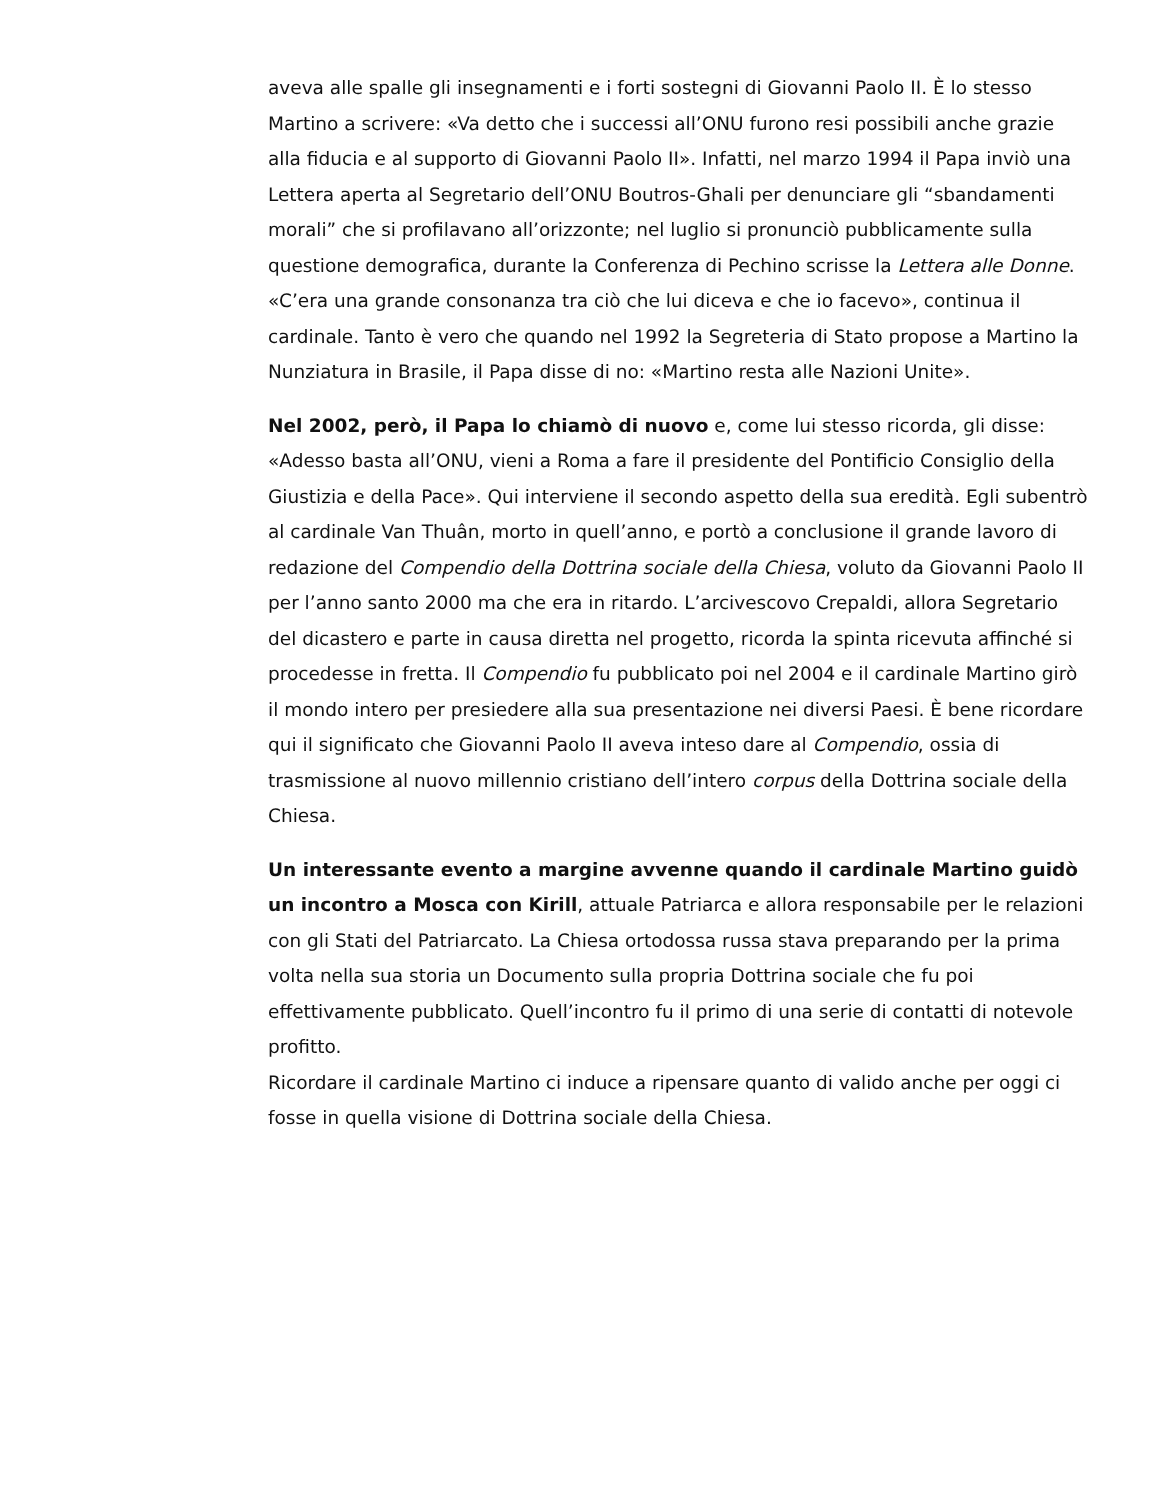aveva alle spalle gli insegnamenti e i forti sostegni di Giovanni Paolo II. È lo stesso Martino a scrivere: «Va detto che i successi all’ONU furono resi possibili anche grazie alla fiducia e al supporto di Giovanni Paolo II». Infatti, nel marzo 1994 il Papa inviò una Lettera aperta al Segretario dell’ONU Boutros-Ghali per denunciare gli “sbandamenti morali” che si profilavano all’orizzonte; nel luglio si pronunciò pubblicamente sulla questione demografica, durante la Conferenza di Pechino scrisse la Lettera alle Donne. «C’era una grande consonanza tra ciò che lui diceva e che io facevo», continua il cardinale. Tanto è vero che quando nel 1992 la Segreteria di Stato propose a Martino la Nunziatura in Brasile, il Papa disse di no: «Martino resta alle Nazioni Unite».
Nel 2002, però, il Papa lo chiamò di nuovo e, come lui stesso ricorda, gli disse: «Adesso basta all’ONU, vieni a Roma a fare il presidente del Pontificio Consiglio della Giustizia e della Pace». Qui interviene il secondo aspetto della sua eredità. Egli subentrò al cardinale Van Thuân, morto in quell’anno, e portò a conclusione il grande lavoro di redazione del Compendio della Dottrina sociale della Chiesa, voluto da Giovanni Paolo II per l’anno santo 2000 ma che era in ritardo. L’arcivescovo Crepaldi, allora Segretario del dicastero e parte in causa diretta nel progetto, ricorda la spinta ricevuta affinché si procedesse in fretta. Il Compendio fu pubblicato poi nel 2004 e il cardinale Martino girò il mondo intero per presiedere alla sua presentazione nei diversi Paesi. È bene ricordare qui il significato che Giovanni Paolo II aveva inteso dare al Compendio, ossia di trasmissione al nuovo millennio cristiano dell’intero corpus della Dottrina sociale della Chiesa.
Un interessante evento a margine avvenne quando il cardinale Martino guidò un incontro a Mosca con Kirill, attuale Patriarca e allora responsabile per le relazioni con gli Stati del Patriarcato. La Chiesa ortodossa russa stava preparando per la prima volta nella sua storia un Documento sulla propria Dottrina sociale che fu poi effettivamente pubblicato. Quell’incontro fu il primo di una serie di contatti di notevole profitto.
Ricordare il cardinale Martino ci induce a ripensare quanto di valido anche per oggi ci fosse in quella visione di Dottrina sociale della Chiesa.